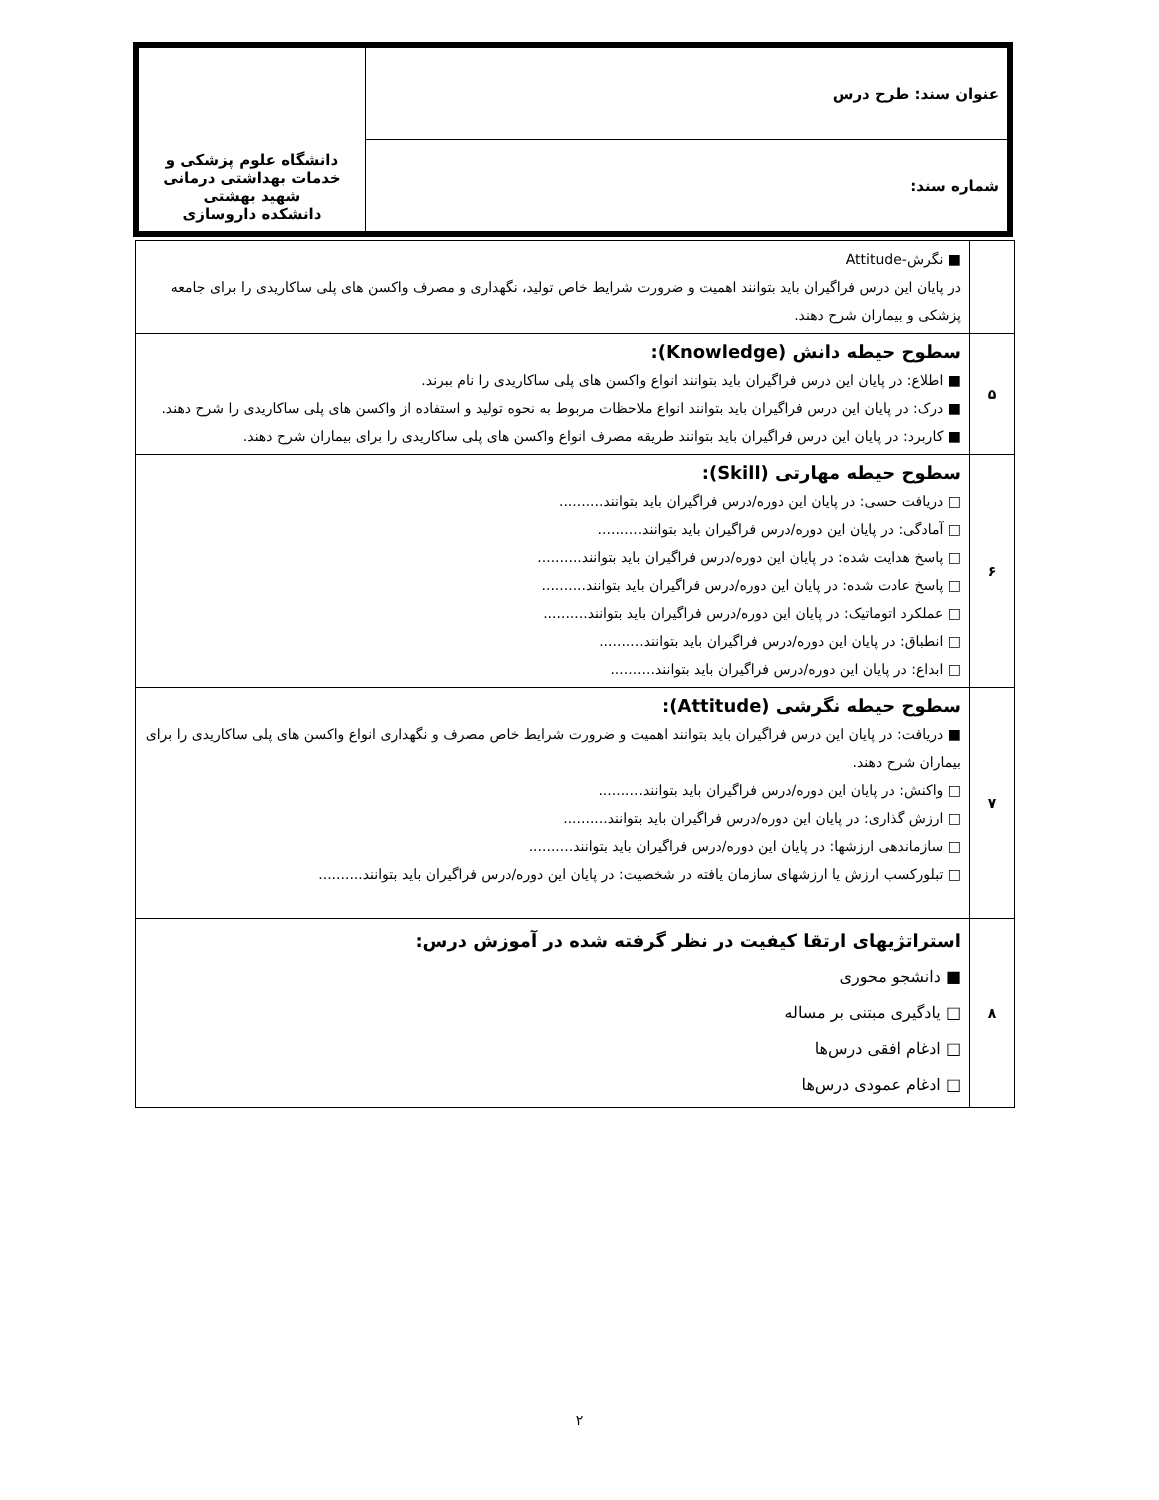| عنوان سند: طرح درس | دانشگاه علوم پزشکی و خدمات بهداشتی درمانی شهید بهشتی دانشکده داروسازی |
| شماره سند: | |
| | ■ نگرش-Attitude در پایان این درس فراگیران باید بتوانند اهمیت و ضرورت شرایط خاص تولید، نگهداری و مصرف واکسن های پلی ساکاریدی را برای جامعه پزشکی و بیماران شرح دهند. |
| ۵ | سطوح حیطه دانش (Knowledge): ■ اطلاع: در پایان این درس فراگیران باید بتوانند انواع واکسن های پلی ساکاریدی را نام ببرند. ■ درک: در پایان این درس فراگیران باید بتوانند انواع ملاحظات مربوط به نحوه تولید و استفاده از واکسن های پلی ساکاریدی را شرح دهند. ■ کاربرد: در پایان این درس فراگیران باید بتوانند طریقه مصرف انواع واکسن های پلی ساکاریدی را برای بیماران شرح دهند. |
| ۶ | سطوح حیطه مهارتی (Skill): □ دریافت حسی: در پایان این دوره/درس فراگیران باید بتوانند.......... □ آمادگی: در پایان این دوره/درس فراگیران باید بتوانند.......... □ پاسخ هدایت شده: در پایان این دوره/درس فراگیران باید بتوانند.......... □ پاسخ عادت شده: در پایان این دوره/درس فراگیران باید بتوانند.......... □ عملکرد اتوماتیک: در پایان این دوره/درس فراگیران باید بتوانند.......... □ انطباق: در پایان این دوره/درس فراگیران باید بتوانند.......... □ ابداع: در پایان این دوره/درس فراگیران باید بتوانند.......... |
| ۷ | سطوح حیطه نگرشی (Attitude): ■ دریافت: در پایان این درس فراگیران باید بتوانند اهمیت و ضرورت شرایط خاص مصرف و نگهداری انواع واکسن های پلی ساکاریدی را برای بیماران شرح دهند. □ واکنش: در پایان این دوره/درس فراگیران باید بتوانند.......... □ ارزش گذاری: در پایان این دوره/درس فراگیران باید بتوانند.......... □ سازماندهی ارزشها: در پایان این دوره/درس فراگیران باید بتوانند.......... □ تبلورکسب ارزش یا ارزشهای سازمان یافته در شخصیت: در پایان این دوره/درس فراگیران باید بتوانند.......... |
| ۸ | استراتژیهای ارتقا کیفیت در نظر گرفته شده در آموزش درس: ■ دانشجو محوری □ یادگیری مبتنی بر مساله □ ادغام افقی درس‌ها □ ادغام عمودی درس‌ها |
۲